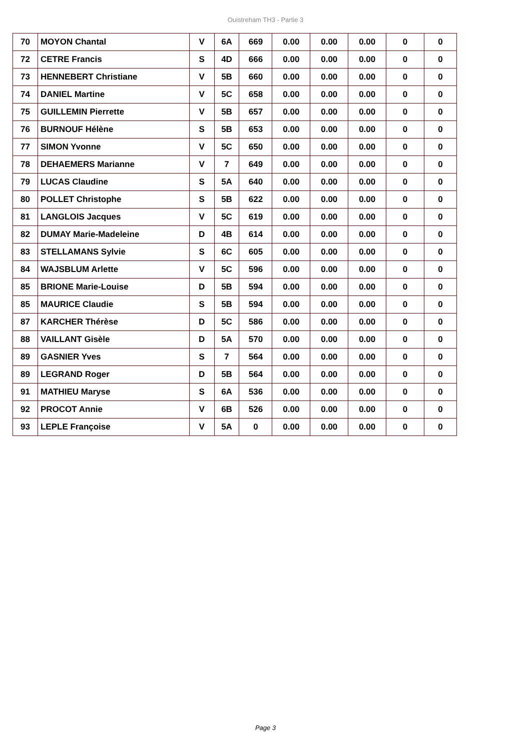Ouistreham TH3 - Partie 3
| 70 | MOYON Chantal | V | 6A | 669 | 0.00 | 0.00 | 0.00 | 0 | 0 |
| 72 | CETRE Francis | S | 4D | 666 | 0.00 | 0.00 | 0.00 | 0 | 0 |
| 73 | HENNEBERT Christiane | V | 5B | 660 | 0.00 | 0.00 | 0.00 | 0 | 0 |
| 74 | DANIEL Martine | V | 5C | 658 | 0.00 | 0.00 | 0.00 | 0 | 0 |
| 75 | GUILLEMIN Pierrette | V | 5B | 657 | 0.00 | 0.00 | 0.00 | 0 | 0 |
| 76 | BURNOUF Hélène | S | 5B | 653 | 0.00 | 0.00 | 0.00 | 0 | 0 |
| 77 | SIMON Yvonne | V | 5C | 650 | 0.00 | 0.00 | 0.00 | 0 | 0 |
| 78 | DEHAEMERS Marianne | V | 7 | 649 | 0.00 | 0.00 | 0.00 | 0 | 0 |
| 79 | LUCAS Claudine | S | 5A | 640 | 0.00 | 0.00 | 0.00 | 0 | 0 |
| 80 | POLLET Christophe | S | 5B | 622 | 0.00 | 0.00 | 0.00 | 0 | 0 |
| 81 | LANGLOIS Jacques | V | 5C | 619 | 0.00 | 0.00 | 0.00 | 0 | 0 |
| 82 | DUMAY Marie-Madeleine | D | 4B | 614 | 0.00 | 0.00 | 0.00 | 0 | 0 |
| 83 | STELLAMANS Sylvie | S | 6C | 605 | 0.00 | 0.00 | 0.00 | 0 | 0 |
| 84 | WAJSBLUM Arlette | V | 5C | 596 | 0.00 | 0.00 | 0.00 | 0 | 0 |
| 85 | BRIONE Marie-Louise | D | 5B | 594 | 0.00 | 0.00 | 0.00 | 0 | 0 |
| 85 | MAURICE Claudie | S | 5B | 594 | 0.00 | 0.00 | 0.00 | 0 | 0 |
| 87 | KARCHER Thérèse | D | 5C | 586 | 0.00 | 0.00 | 0.00 | 0 | 0 |
| 88 | VAILLANT Gisèle | D | 5A | 570 | 0.00 | 0.00 | 0.00 | 0 | 0 |
| 89 | GASNIER Yves | S | 7 | 564 | 0.00 | 0.00 | 0.00 | 0 | 0 |
| 89 | LEGRAND Roger | D | 5B | 564 | 0.00 | 0.00 | 0.00 | 0 | 0 |
| 91 | MATHIEU Maryse | S | 6A | 536 | 0.00 | 0.00 | 0.00 | 0 | 0 |
| 92 | PROCOT Annie | V | 6B | 526 | 0.00 | 0.00 | 0.00 | 0 | 0 |
| 93 | LEPLE Françoise | V | 5A | 0 | 0.00 | 0.00 | 0.00 | 0 | 0 |
Page 3